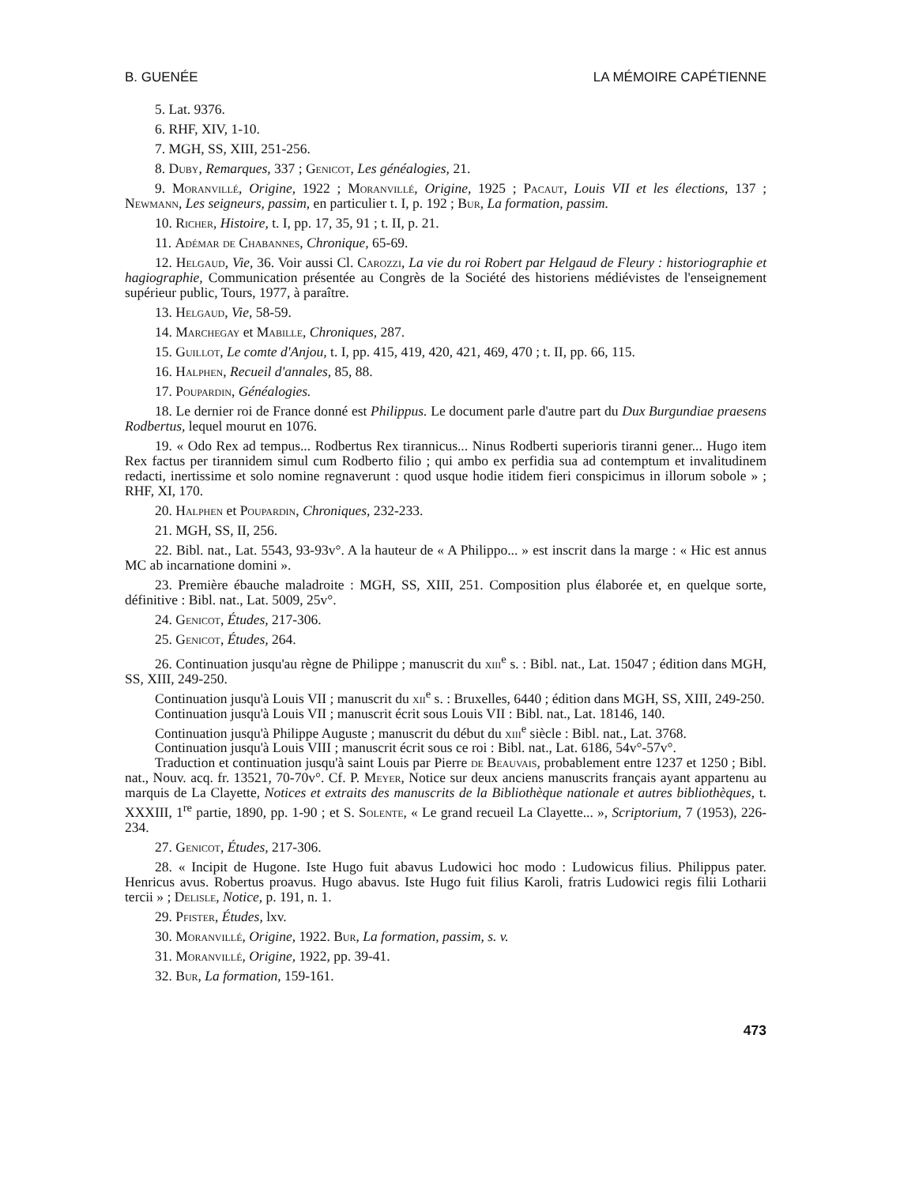B. GUENÉE LA MÉMOIRE CAPÉTIENNE
5. Lat. 9376.
6. RHF, XIV, 1-10.
7. MGH, SS, XIII, 251-256.
8. Duby, Remarques, 337 ; Genicot, Les généalogies, 21.
9. Moranvillé, Origine, 1922 ; Moranvillé, Origine, 1925 ; Pacaut, Louis VII et les élections, 137 ; Newmann, Les seigneurs, passim, en particulier t. I, p. 192 ; Bur, La formation, passim.
10. Richer, Histoire, t. I, pp. 17, 35, 91 ; t. II, p. 21.
11. Adémar de Chabannes, Chronique, 65-69.
12. Helgaud, Vie, 36. Voir aussi Cl. Carozzi, La vie du roi Robert par Helgaud de Fleury : historiographie et hagiographie, Communication présentée au Congrès de la Société des historiens médiévistes de l'enseignement supérieur public, Tours, 1977, à paraître.
13. Helgaud, Vie, 58-59.
14. Marchegay et Mabille, Chroniques, 287.
15. Guillot, Le comte d'Anjou, t. I, pp. 415, 419, 420, 421, 469, 470 ; t. II, pp. 66, 115.
16. Halphen, Recueil d'annales, 85, 88.
17. Poupardin, Généalogies.
18. Le dernier roi de France donné est Philippus. Le document parle d'autre part du Dux Burgundiae praesens Rodbertus, lequel mourut en 1076.
19. « Odo Rex ad tempus... Rodbertus Rex tirannicus... Ninus Rodberti superioris tiranni gener... Hugo item Rex factus per tirannidem simul cum Rodberto filio ; qui ambo ex perfidia sua ad contemptum et invalitudinem redacti, inertissime et solo nomine regnaverunt : quod usque hodie itidem fieri conspicimus in illorum sobole » ; RHF, XI, 170.
20. Halphen et Poupardin, Chroniques, 232-233.
21. MGH, SS, II, 256.
22. Bibl. nat., Lat. 5543, 93-93v°. A la hauteur de « A Philippo... » est inscrit dans la marge : « Hic est annus MC ab incarnatione domini ».
23. Première ébauche maladroite : MGH, SS, XIII, 251. Composition plus élaborée et, en quelque sorte, définitive : Bibl. nat., Lat. 5009, 25v°.
24. Genicot, Études, 217-306.
25. Genicot, Études, 264.
26. Continuation jusqu'au règne de Philippe ; manuscrit du xiii<sup>e</sup> s. : Bibl. nat., Lat. 15047 ; édition dans MGH, SS, XIII, 249-250.
Continuation jusqu'à Louis VII ; manuscrit du xii<sup>e</sup> s. : Bruxelles, 6440 ; édition dans MGH, SS, XIII, 249-250.
Continuation jusqu'à Louis VII ; manuscrit écrit sous Louis VII : Bibl. nat., Lat. 18146, 140.
Continuation jusqu'à Philippe Auguste ; manuscrit du début du xiii<sup>e</sup> siècle : Bibl. nat., Lat. 3768.
Continuation jusqu'à Louis VIII ; manuscrit écrit sous ce roi : Bibl. nat., Lat. 6186, 54v°-57v°.
Traduction et continuation jusqu'à saint Louis par Pierre de Beauvais, probablement entre 1237 et 1250 ; Bibl. nat., Nouv. acq. fr. 13521, 70-70v°. Cf. P. Meyer, Notice sur deux anciens manuscrits français ayant appartenu au marquis de La Clayette, Notices et extraits des manuscrits de la Bibliothèque nationale et autres bibliothèques, t. XXXIII, 1<sup>re</sup> partie, 1890, pp. 1-90 ; et S. Solente, « Le grand recueil La Clayette... », Scriptorium, 7 (1953), 226-234.
27. Genicot, Études, 217-306.
28. « Incipit de Hugone. Iste Hugo fuit abavus Ludowici hoc modo : Ludowicus filius. Philippus pater. Henricus avus. Robertus proavus. Hugo abavus. Iste Hugo fuit filius Karoli, fratris Ludowici regis filii Lotharii tercii » ; Delisle, Notice, p. 191, n. 1.
29. Pfister, Études, lxv.
30. Moranvillé, Origine, 1922. Bur, La formation, passim, s. v.
31. Moranvillé, Origine, 1922, pp. 39-41.
32. Bur, La formation, 159-161.
473